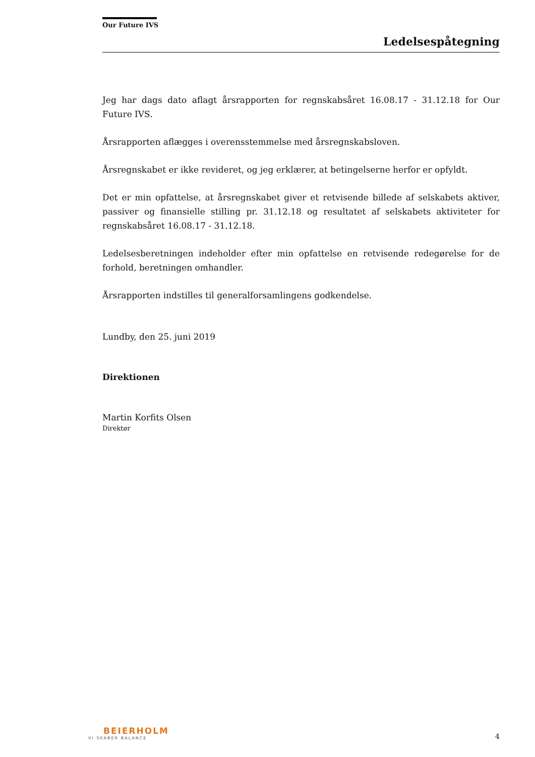Our Future IVS
Ledelsespåtegning
Jeg har dags dato aflagt årsrapporten for regnskabsåret 16.08.17 - 31.12.18 for Our Future IVS.
Årsrapporten aflægges i overensstemmelse med årsregnskabsloven.
Årsregnskabet er ikke revideret, og jeg erklærer, at betingelserne herfor er opfyldt.
Det er min opfattelse, at årsregnskabet giver et retvisende billede af selskabets aktiver, passiver og finansielle stilling pr. 31.12.18 og resultatet af selskabets aktiviteter for regnskabsåret 16.08.17 - 31.12.18.
Ledelsesberetningen indeholder efter min opfattelse en retvisende redegørelse for de forhold, beretningen omhandler.
Årsrapporten indstilles til generalforsamlingens godkendelse.
Lundby, den 25. juni 2019
Direktionen
Martin Korfits Olsen
Direktør
BEIERHOLM
VI SKABER BALANCE
4